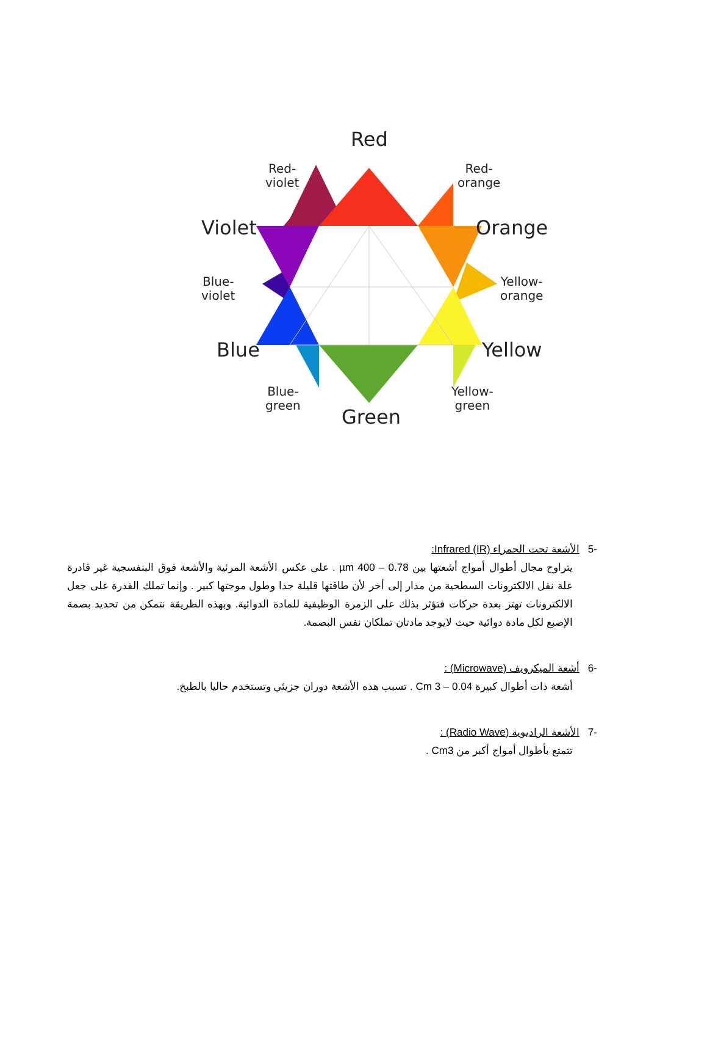Red
Red-
violet
Red-
orange
Violet Orange
Blue-
violet
Yellow-
orange
Blue Yellow
Blue-
green
Yellow-
green
Green
-5الأشعة تحت الحمراء Infrared (IR):
يتراوح مجال أطوال أمواج أشعتها بين 0.78 – 400 µm . على عكس الأشعة المرئية والأشعة فوق البنفسجية غير قادرة علة نقل الالكترونات السطحية من مدار إلى أخر لأن طاقتها قليلة جدا وطول موجتها كبير . وإنما تملك القدرة على جعل الالكترونات تهتز بعدة حركات فتؤثر بذلك على الزمرة الوظيفية للمادة الدوائية. وبهذه الطريقة نتمكن من تحديد بصمة الإصبع لكل مادة دوائية حيث لايوجد مادتان تملكان نفس البصمة.
-6أشعة الميكرويف (Microwave) :
أشعة ذات أطوال كبيرة 0.04 – 3 Cm . تسبب هذه الأشعة دوران جزيئي وتستخدم حاليا بالطبخ.
-7الأشعة الراديوية (Radio Wave) :
تتمتع بأطوال أمواج أكبر من Cm3 .